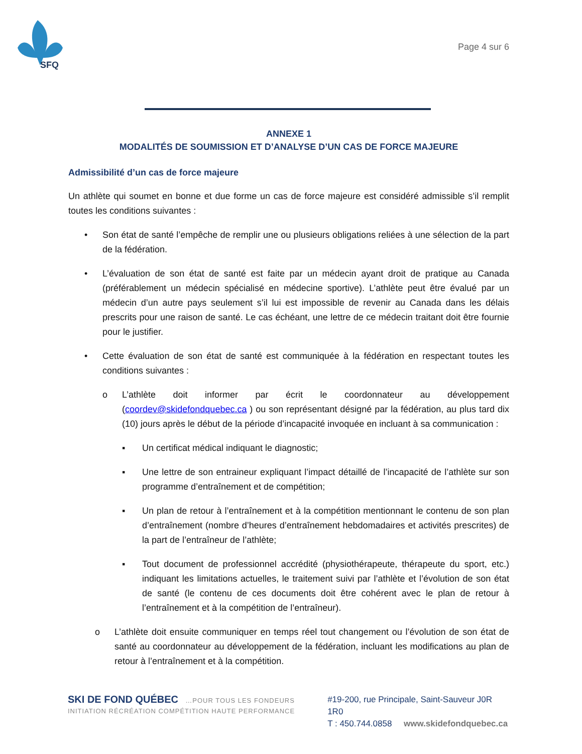SFQ
Page 4 sur 6
ANNEXE 1
MODALITÉS DE SOUMISSION ET D’ANALYSE D’UN CAS DE FORCE MAJEURE
Admissibilité d’un cas de force majeure
Un athlète qui soumet en bonne et due forme un cas de force majeure est considéré admissible s’il remplit toutes les conditions suivantes :
• Son état de santé l’empêche de remplir une ou plusieurs obligations reliées à une sélection de la part de la fédération.
• L’évaluation de son état de santé est faite par un médecin ayant droit de pratique au Canada (préférablement un médecin spécialisé en médecine sportive). L’athlète peut être évalué par un médecin d’un autre pays seulement s’il lui est impossible de revenir au Canada dans les délais prescrits pour une raison de santé. Le cas échéant, une lettre de ce médecin traitant doit être fournie pour le justifier.
• Cette évaluation de son état de santé est communiquée à la fédération en respectant toutes les conditions suivantes :
o L’athlète doit informer par écrit le coordonnateur au développement (coordev@skidefondquebec.ca ) ou son représentant désigné par la fédération, au plus tard dix (10) jours après le début de la période d’incapacité invoquée en incluant à sa communication :
▪ Un certificat médical indiquant le diagnostic;
▪ Une lettre de son entraineur expliquant l’impact détaillé de l’incapacité de l’athlète sur son programme d’entraînement et de compétition;
▪ Un plan de retour à l’entraînement et à la compétition mentionnant le contenu de son plan d’entraînement (nombre d’heures d’entraînement hebdomadaires et activités prescrites) de la part de l’entraîneur de l’athlète;
▪ Tout document de professionnel accrédité (physiothérapeute, thérapeute du sport, etc.) indiquant les limitations actuelles, le traitement suivi par l’athlète et l’évolution de son état de santé (le contenu de ces documents doit être cohérent avec le plan de retour à l’entraînement et à la compétition de l’entraîneur).
o L’athlète doit ensuite communiquer en temps réel tout changement ou l’évolution de son état de santé au coordonnateur au développement de la fédération, incluant les modifications au plan de retour à l’entraînement et à la compétition.
SKI DE FOND QUÉBEC …POUR TOUS LES FONDEURS
INITIATION RÉCRÉATION COMPÉTITION HAUTE PERFORMANCE
#19-200, rue Principale, Saint-Sauveur J0R 1R0
T : 450.744.0858 www.skidefondquebec.ca